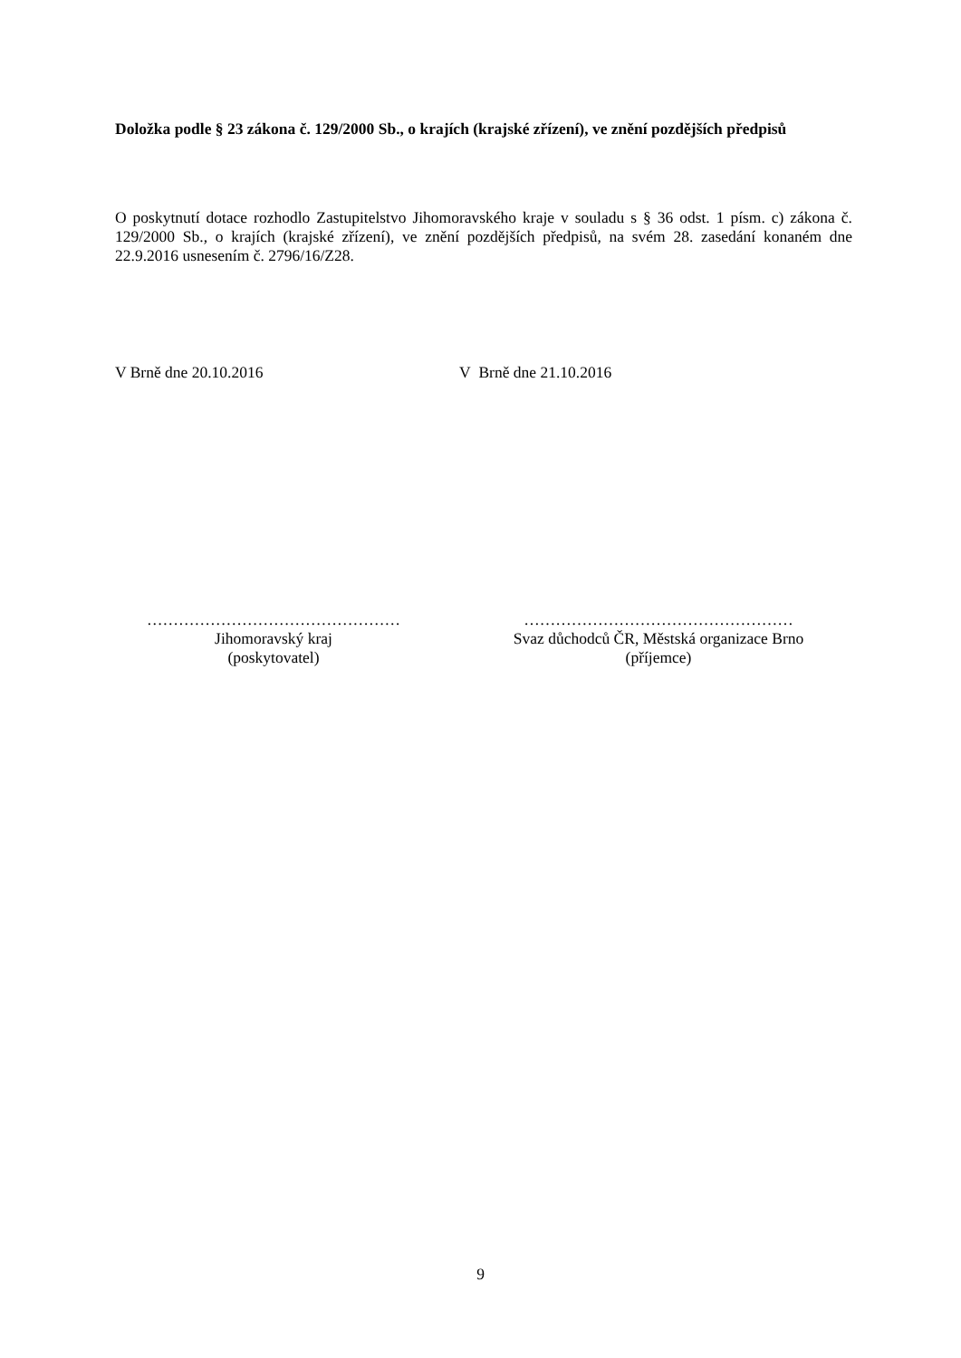Doložka podle § 23 zákona č. 129/2000 Sb., o krajích (krajské zřízení), ve znění pozdějších předpisů
O poskytnutí dotace rozhodlo Zastupitelstvo Jihomoravského kraje v souladu s § 36 odst. 1 písm. c) zákona č. 129/2000 Sb., o krajích (krajské zřízení), ve znění pozdějších předpisů, na svém 28. zasedání konaném dne 22.9.2016 usnesením č. 2796/16/Z28.
V Brně dne 20.10.2016 V Brně dne 21.10.2016
…………………………………………
Jihomoravský kraj
(poskytovatel)
……………………………………………
Svaz důchodců ČR, Městská organizace Brno
(příjemce)
9